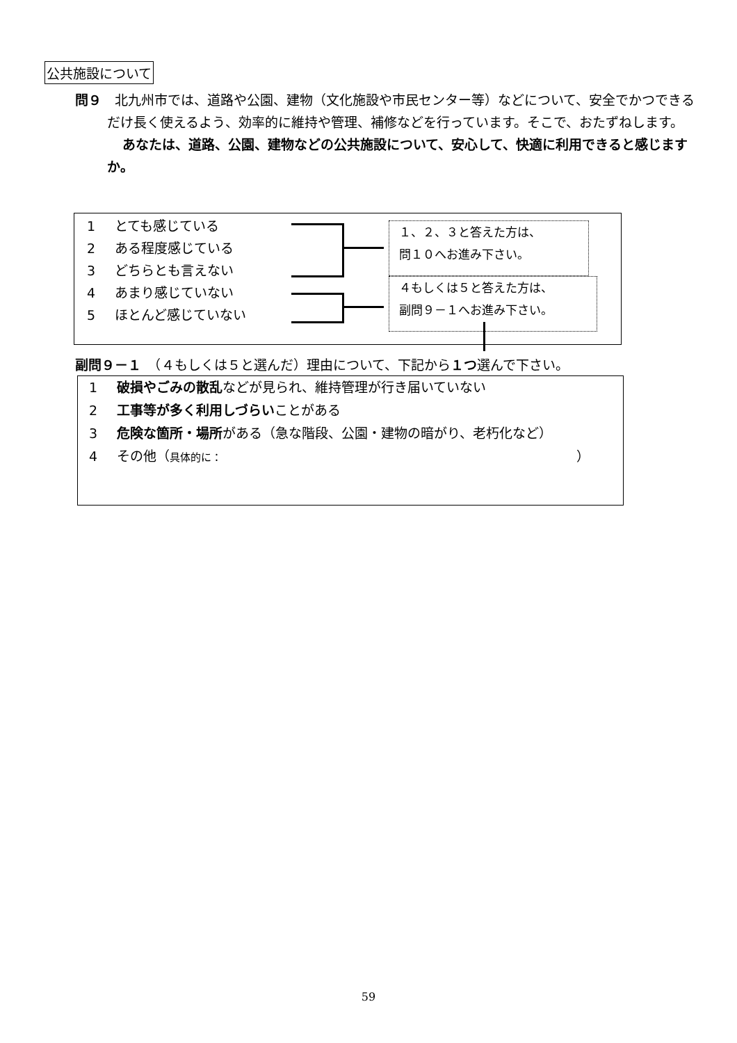公共施設について
問９　北九州市では、道路や公園、建物（文化施設や市民センター等）などについて、安全でかつできるだけ長く使えるよう、効率的に維持や管理、補修などを行っています。そこで、おたずねします。
あなたは、道路、公園、建物などの公共施設について、安心して、快適に利用できると感じますか。
1 とても感じている
2 ある程度感じている
3 どちらとも言えない
4 あまり感じていない
5 ほとんど感じていない
１、２、３と答えた方は、
問１０へお進み下さい。
４もしくは５と答えた方は、
副問９－１へお進み下さい。
副問９－１　（４もしくは５と選んだ）理由について、下記から１つ選んで下さい。
1 破損やごみの散乱などが見られ、維持管理が行き届いていない
2 工事等が多く利用しづらいことがある
3 危険な箇所・場所がある（急な階段、公園・建物の暗がり、老朽化など）
4 その他（具体的に： ）
59